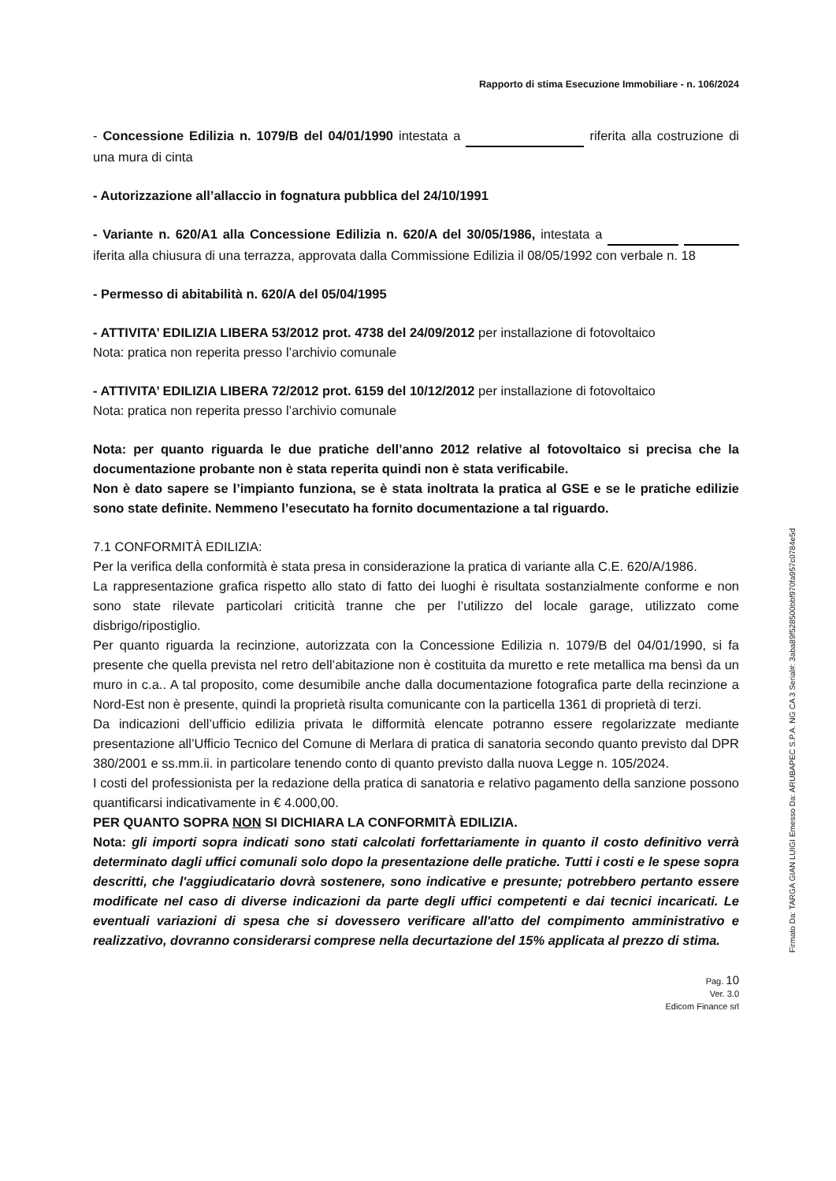Rapporto di stima Esecuzione Immobiliare - n. 106/2024
- Concessione Edilizia n. 1079/B del 04/01/1990 intestata a riferita alla costruzione di una mura di cinta
- Autorizzazione all’allaccio in fognatura pubblica del 24/10/1991
- Variante n. 620/A1 alla Concessione Edilizia n. 620/A del 30/05/1986, intestata a iferita alla chiusura di una terrazza, approvata dalla Commissione Edilizia il 08/05/1992 con verbale n. 18
- Permesso di abitabilità n. 620/A del 05/04/1995
- ATTIVITA’ EDILIZIA LIBERA 53/2012 prot. 4738 del 24/09/2012 per installazione di fotovoltaico
Nota: pratica non reperita presso l’archivio comunale
- ATTIVITA’ EDILIZIA LIBERA 72/2012 prot. 6159 del 10/12/2012 per installazione di fotovoltaico
Nota: pratica non reperita presso l’archivio comunale
Nota: per quanto riguarda le due pratiche dell’anno 2012 relative al fotovoltaico si precisa che la documentazione probante non è stata reperita quindi non è stata verificabile.
Non è dato sapere se l’impianto funziona, se è stata inoltrata la pratica al GSE e se le pratiche edilizie sono state definite. Nemmeno l’esecutato ha fornito documentazione a tal riguardo.
7.1 CONFORMITÀ EDILIZIA:
Per la verifica della conformità è stata presa in considerazione la pratica di variante alla C.E. 620/A/1986.
La rappresentazione grafica rispetto allo stato di fatto dei luoghi è risultata sostanzialmente conforme e non sono state rilevate particolari criticità tranne che per l’utilizzo del locale garage, utilizzato come disbrigo/ripostiglio.
Per quanto riguarda la recinzione, autorizzata con la Concessione Edilizia n. 1079/B del 04/01/1990, si fa presente che quella prevista nel retro dell’abitazione non è costituita da muretto e rete metallica ma bensì da un muro in c.a.. A tal proposito, come desumibile anche dalla documentazione fotografica parte della recinzione a Nord-Est non è presente, quindi la proprietà risulta comunicante con la particella 1361 di proprietà di terzi.
Da indicazioni dell’ufficio edilizia privata le difformità elencate potranno essere regolarizzate mediante presentazione all’Ufficio Tecnico del Comune di Merlara di pratica di sanatoria secondo quanto previsto dal DPR 380/2001 e ss.mm.ii. in particolare tenendo conto di quanto previsto dalla nuova Legge n. 105/2024.
I costi del professionista per la redazione della pratica di sanatoria e relativo pagamento della sanzione possono quantificarsi indicativamente in € 4.000,00.
PER QUANTO SOPRA NON SI DICHIARA LA CONFORMITÀ EDILIZIA.
Nota: gli importi sopra indicati sono stati calcolati forfettariamente in quanto il costo definitivo verrà determinato dagli uffici comunali solo dopo la presentazione delle pratiche. Tutti i costi e le spese sopra descritti, che l'aggiudicatario dovrà sostenere, sono indicative e presunte; potrebbero pertanto essere modificate nel caso di diverse indicazioni da parte degli uffici competenti e dai tecnici incaricati. Le eventuali variazioni di spesa che si dovessero verificare all'atto del compimento amministrativo e realizzativo, dovranno considerarsi comprese nella decurtazione del 15% applicata al prezzo di stima.
Pag. 10
Ver. 3.0
Edicom Finance srl
Firmato Da: TARGA GIAN LUIGI Emesso Da: ARUBAPEC S.P.A. NG CA 3 Serial#: 3aba89f528500bbf970fa957c0784e5d